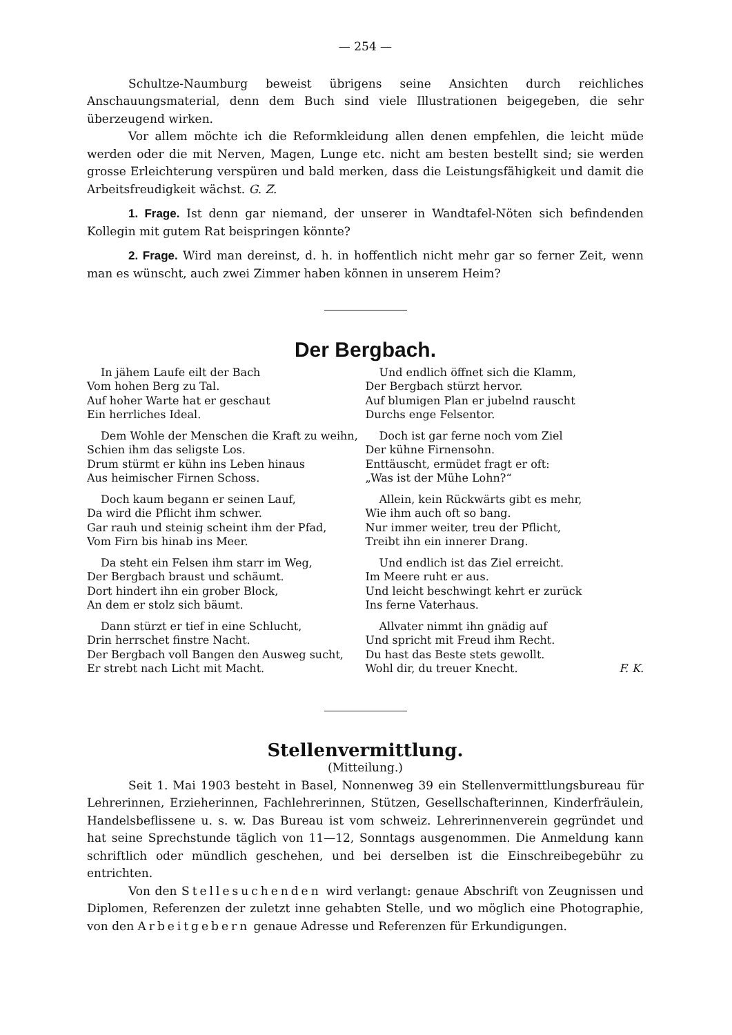— 254 —
Schultze-Naumburg beweist übrigens seine Ansichten durch reichliches Anschauungsmaterial, denn dem Buch sind viele Illustrationen beigegeben, die sehr überzeugend wirken.
Vor allem möchte ich die Reformkleidung allen denen empfehlen, die leicht müde werden oder die mit Nerven, Magen, Lunge etc. nicht am besten bestellt sind; sie werden grosse Erleichterung verspüren und bald merken, dass die Leistungsfähigkeit und damit die Arbeitsfreudigkeit wächst. G. Z.
1. Frage. Ist denn gar niemand, der unserer in Wandtafel-Nöten sich befindenden Kollegin mit gutem Rat beispringen könnte?
2. Frage. Wird man dereinst, d. h. in hoffentlich nicht mehr gar so ferner Zeit, wenn man es wünscht, auch zwei Zimmer haben können in unserem Heim?
Der Bergbach.
In jähem Laufe eilt der Bach
Vom hohen Berg zu Tal.
Auf hoher Warte hat er geschaut
Ein herrliches Ideal.
Dem Wohle der Menschen die Kraft zu weihn,
Schien ihm das seligste Los.
Drum stürmt er kühn ins Leben hinaus
Aus heimischer Firnen Schoss.
Doch kaum begann er seinen Lauf,
Da wird die Pflicht ihm schwer.
Gar rauh und steinig scheint ihm der Pfad,
Vom Firn bis hinab ins Meer.
Da steht ein Felsen ihm starr im Weg,
Der Bergbach braust und schäumt.
Dort hindert ihn ein grober Block,
An dem er stolz sich bäumt.
Dann stürzt er tief in eine Schlucht,
Drin herrschet finstre Nacht.
Der Bergbach voll Bangen den Ausweg sucht,
Er strebt nach Licht mit Macht.
Und endlich öffnet sich die Klamm,
Der Bergbach stürzt hervor.
Auf blumigen Plan er jubelnd rauscht
Durchs enge Felsentor.
Doch ist gar ferne noch vom Ziel
Der kühne Firnensohn.
Enttäuscht, ermüdet fragt er oft:
„Was ist der Mühe Lohn?“
Allein, kein Rückwärts gibt es mehr,
Wie ihm auch oft so bang.
Nur immer weiter, treu der Pflicht,
Treibt ihn ein innerer Drang.
Und endlich ist das Ziel erreicht.
Im Meere ruht er aus.
Und leicht beschwingt kehrt er zurück
Ins ferne Vaterhaus.
Allvater nimmt ihn gnädig auf
Und spricht mit Freud ihm Recht.
Du hast das Beste stets gewollt.
Wohl dir, du treuer Knecht. F. K.
Stellenvermittlung.
(Mitteilung.)
Seit 1. Mai 1903 besteht in Basel, Nonnenweg 39 ein Stellenvermittlungsbureau für Lehrerinnen, Erzieherinnen, Fachlehrerinnen, Stützen, Gesellschafterinnen, Kinderfräulein, Handelsbeflissene u. s. w. Das Bureau ist vom schweiz. Lehrerinnenverein gegründet und hat seine Sprechstunde täglich von 11—12, Sonntags ausgenommen. Die Anmeldung kann schriftlich oder mündlich geschehen, und bei derselben ist die Einschreibegebühr zu entrichten.
Von den Stellesuchenden wird verlangt: genaue Abschrift von Zeugnissen und Diplomen, Referenzen der zuletzt inne gehabten Stelle, und wo möglich eine Photographie, von den Arbeitgebern genaue Adresse und Referenzen für Erkundigungen.